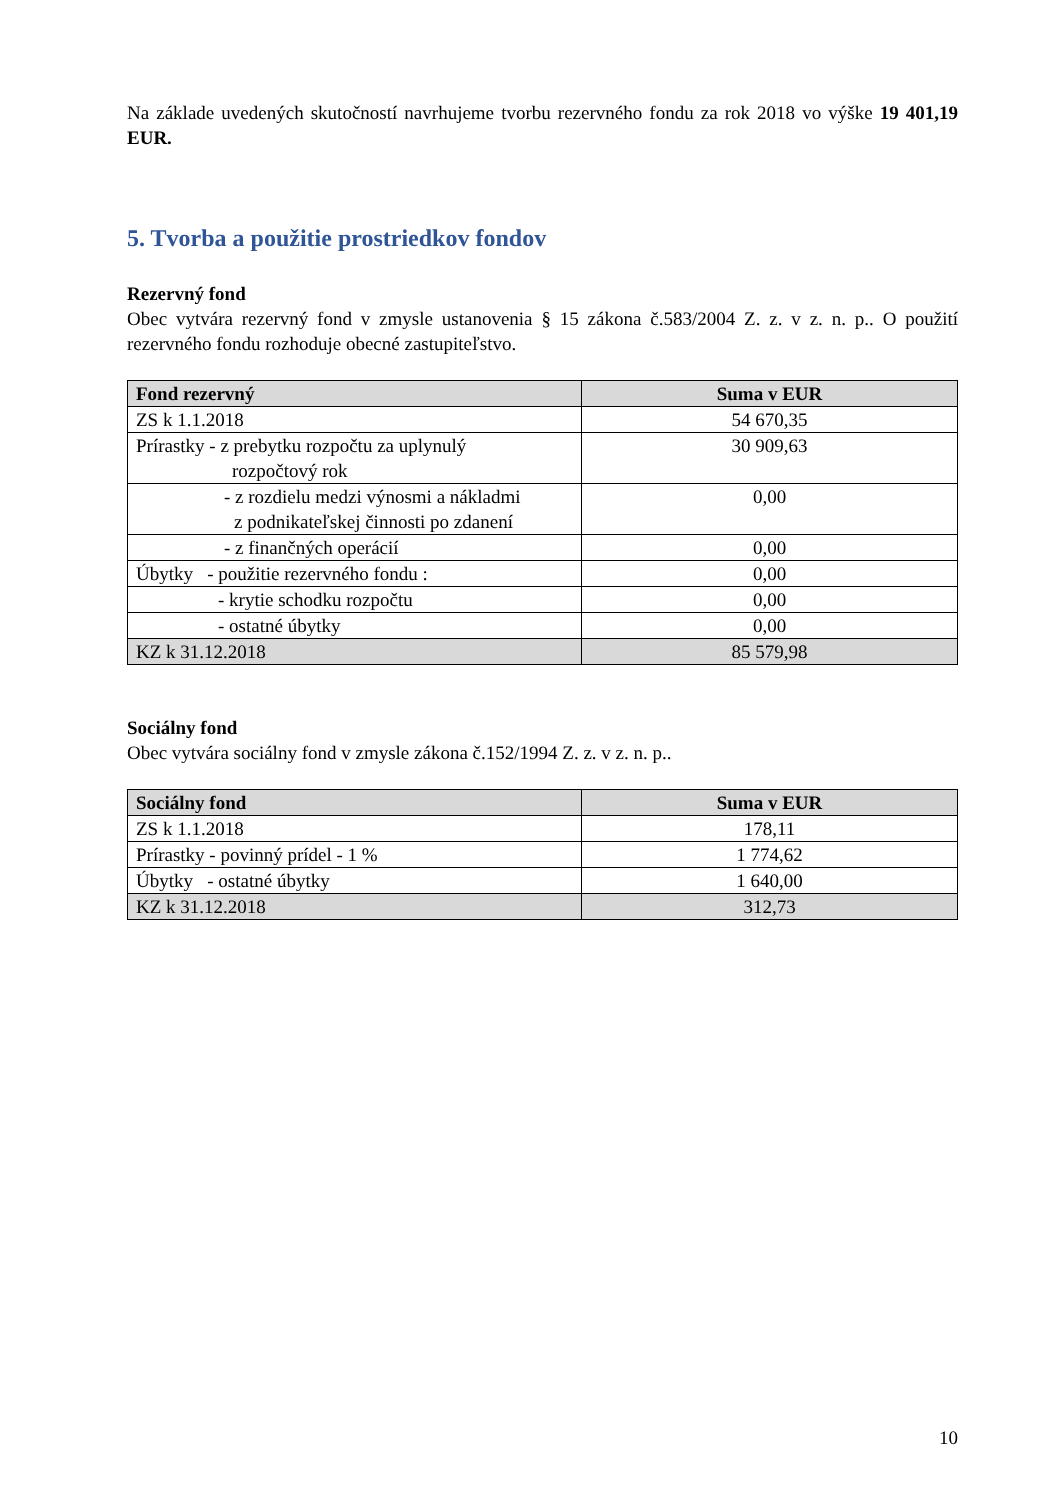Na základe uvedených skutočností navrhujeme tvorbu rezervného fondu za rok 2018 vo výške 19 401,19 EUR.
5. Tvorba a použitie prostriedkov fondov
Rezervný fond
Obec vytvára rezervný fond v zmysle ustanovenia § 15 zákona č.583/2004 Z. z. v z. n. p.. O použití rezervného fondu rozhoduje obecné zastupiteľstvo.
| Fond rezervný | Suma v EUR |
| --- | --- |
| ZS k 1.1.2018 | 54 670,35 |
| Prírastky - z prebytku rozpočtu za uplynulý rozpočtový rok | 30 909,63 |
| - z rozdielu medzi výnosmi a nákladmi z podnikateľskej činnosti po zdanení | 0,00 |
| - z finančných operácií | 0,00 |
| Úbytky - použitie rezervného fondu : | 0,00 |
| - krytie schodku rozpočtu | 0,00 |
| - ostatné úbytky | 0,00 |
| KZ k 31.12.2018 | 85 579,98 |
Sociálny fond
Obec vytvára sociálny fond v zmysle zákona č.152/1994 Z. z. v z. n. p..
| Sociálny fond | Suma v EUR |
| --- | --- |
| ZS k 1.1.2018 | 178,11 |
| Prírastky - povinný prídel - 1 % | 1 774,62 |
| Úbytky - ostatné úbytky | 1 640,00 |
| KZ k 31.12.2018 | 312,73 |
10